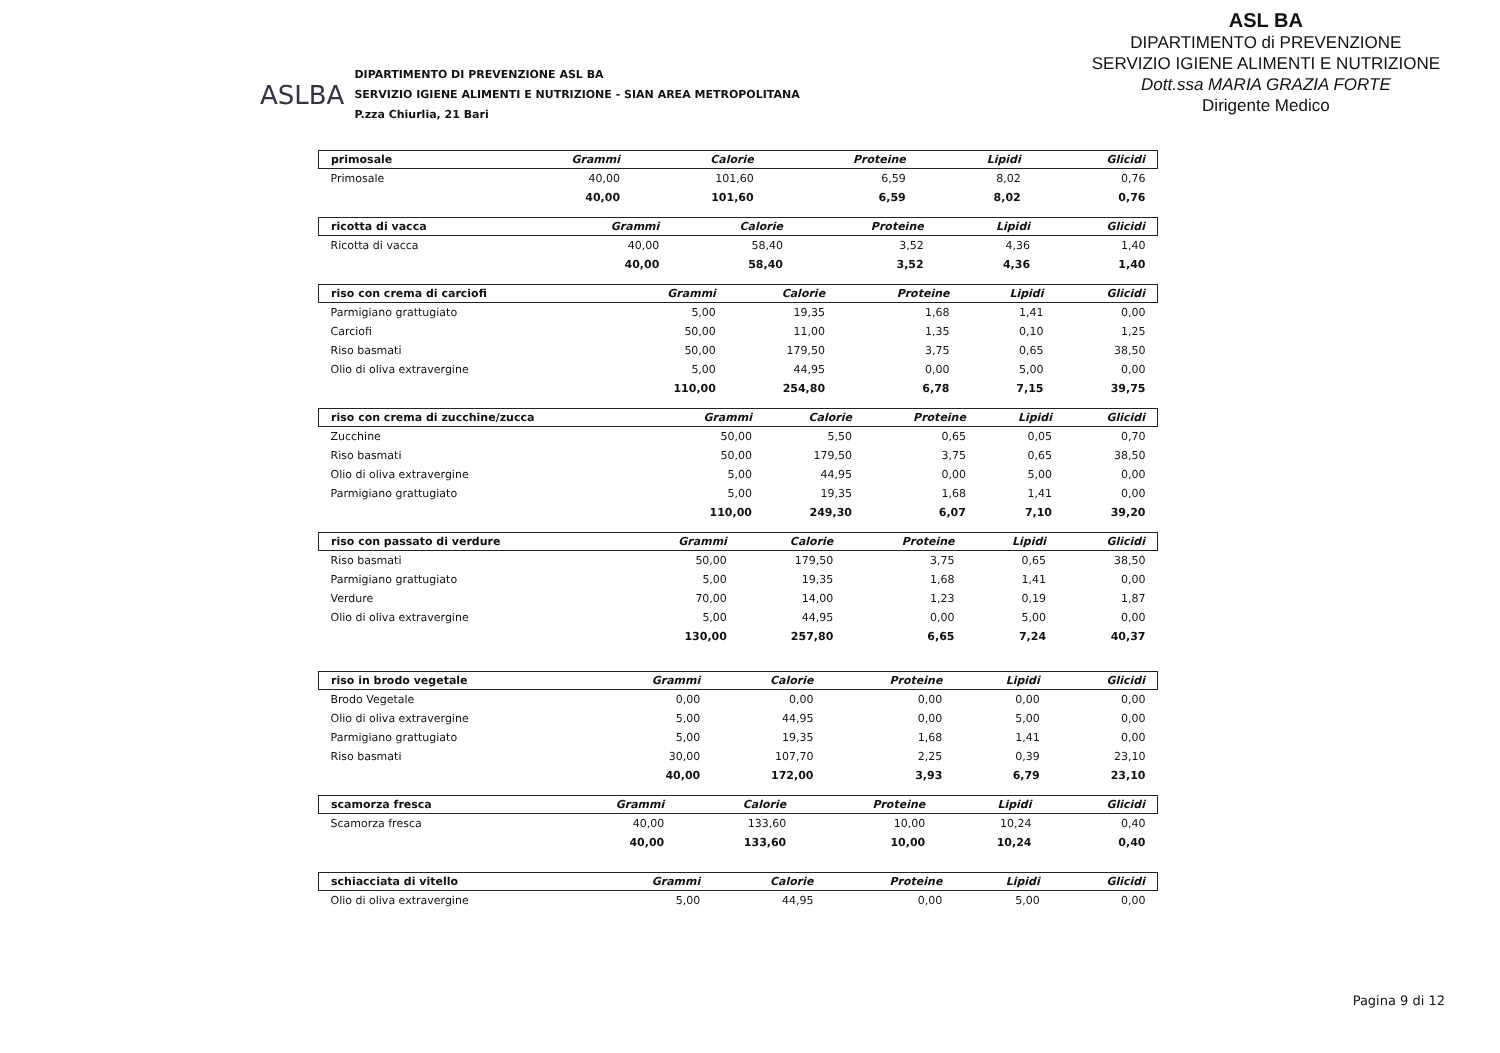ASLBA
DIPARTIMENTO DI PREVENZIONE ASL BA
SERVIZIO IGIENE ALIMENTI E NUTRIZIONE - SIAN AREA METROPOLITANA
P.zza Chiurlia, 21 Bari
ASL BA
DIPARTIMENTO di PREVENZIONE
SERVIZIO IGIENE ALIMENTI E NUTRIZIONE
Dott.ssa MARIA GRAZIA FORTE
Dirigente Medico
| primosale | Grammi | Calorie | Proteine | Lipidi | Glicidi |
| --- | --- | --- | --- | --- | --- |
| Primosale | 40,00 | 101,60 | 6,59 | 8,02 | 0,76 |
| | 40,00 | 101,60 | 6,59 | 8,02 | 0,76 |
| ricotta di vacca | Grammi | Calorie | Proteine | Lipidi | Glicidi |
| --- | --- | --- | --- | --- | --- |
| Ricotta di vacca | 40,00 | 58,40 | 3,52 | 4,36 | 1,40 |
| | 40,00 | 58,40 | 3,52 | 4,36 | 1,40 |
| riso con crema di carciofi | Grammi | Calorie | Proteine | Lipidi | Glicidi |
| --- | --- | --- | --- | --- | --- |
| Parmigiano grattugiato | 5,00 | 19,35 | 1,68 | 1,41 | 0,00 |
| Carciofi | 50,00 | 11,00 | 1,35 | 0,10 | 1,25 |
| Riso basmati | 50,00 | 179,50 | 3,75 | 0,65 | 38,50 |
| Olio di oliva extravergine | 5,00 | 44,95 | 0,00 | 5,00 | 0,00 |
| | 110,00 | 254,80 | 6,78 | 7,15 | 39,75 |
| riso con crema di zucchine/zucca | Grammi | Calorie | Proteine | Lipidi | Glicidi |
| --- | --- | --- | --- | --- | --- |
| Zucchine | 50,00 | 5,50 | 0,65 | 0,05 | 0,70 |
| Riso basmati | 50,00 | 179,50 | 3,75 | 0,65 | 38,50 |
| Olio di oliva extravergine | 5,00 | 44,95 | 0,00 | 5,00 | 0,00 |
| Parmigiano grattugiato | 5,00 | 19,35 | 1,68 | 1,41 | 0,00 |
| | 110,00 | 249,30 | 6,07 | 7,10 | 39,20 |
| riso con passato di verdure | Grammi | Calorie | Proteine | Lipidi | Glicidi |
| --- | --- | --- | --- | --- | --- |
| Riso basmati | 50,00 | 179,50 | 3,75 | 0,65 | 38,50 |
| Parmigiano grattugiato | 5,00 | 19,35 | 1,68 | 1,41 | 0,00 |
| Verdure | 70,00 | 14,00 | 1,23 | 0,19 | 1,87 |
| Olio di oliva extravergine | 5,00 | 44,95 | 0,00 | 5,00 | 0,00 |
| | 130,00 | 257,80 | 6,65 | 7,24 | 40,37 |
| riso in brodo vegetale | Grammi | Calorie | Proteine | Lipidi | Glicidi |
| --- | --- | --- | --- | --- | --- |
| Brodo Vegetale | 0,00 | 0,00 | 0,00 | 0,00 | 0,00 |
| Olio di oliva extravergine | 5,00 | 44,95 | 0,00 | 5,00 | 0,00 |
| Parmigiano grattugiato | 5,00 | 19,35 | 1,68 | 1,41 | 0,00 |
| Riso basmati | 30,00 | 107,70 | 2,25 | 0,39 | 23,10 |
| | 40,00 | 172,00 | 3,93 | 6,79 | 23,10 |
| scamorza fresca | Grammi | Calorie | Proteine | Lipidi | Glicidi |
| --- | --- | --- | --- | --- | --- |
| Scamorza fresca | 40,00 | 133,60 | 10,00 | 10,24 | 0,40 |
| | 40,00 | 133,60 | 10,00 | 10,24 | 0,40 |
| schiacciata di vitello | Grammi | Calorie | Proteine | Lipidi | Glicidi |
| --- | --- | --- | --- | --- | --- |
| Olio di oliva extravergine | 5,00 | 44,95 | 0,00 | 5,00 | 0,00 |
Pagina 9 di 12